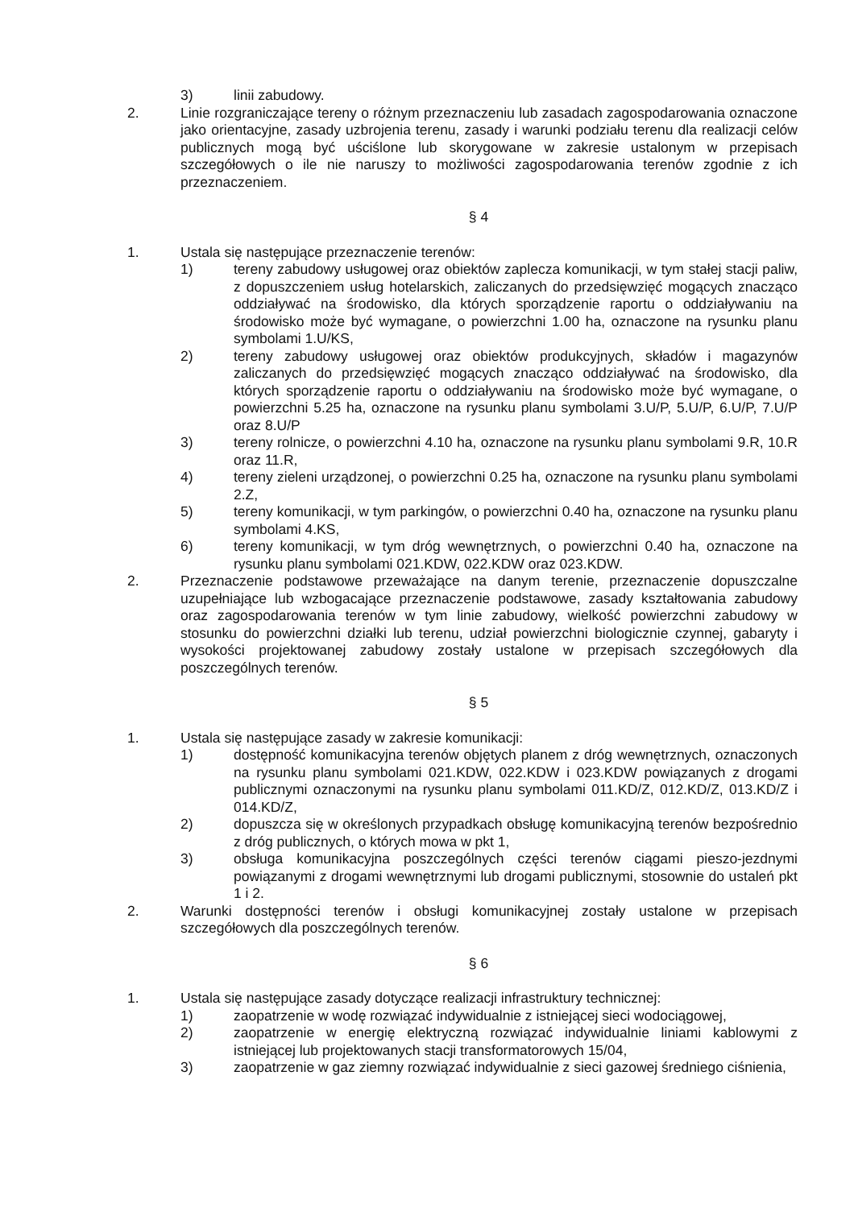3) linii zabudowy.
2. Linie rozgraniczające tereny o różnym przeznaczeniu lub zasadach zagospodarowania oznaczone jako orientacyjne, zasady uzbrojenia terenu, zasady i warunki podziału terenu dla realizacji celów publicznych mogą być uściślone lub skorygowane w zakresie ustalonym w przepisach szczegółowych o ile nie naruszy to możliwości zagospodarowania terenów zgodnie z ich przeznaczeniem.
§ 4
1. Ustala się następujące przeznaczenie terenów:
1) tereny zabudowy usługowej oraz obiektów zaplecza komunikacji, w tym stałej stacji paliw, z dopuszczeniem usług hotelarskich, zaliczanych do przedsięwzięć mogących znacząco oddziaływać na środowisko, dla których sporządzenie raportu o oddziaływaniu na środowisko może być wymagane, o powierzchni 1.00 ha, oznaczone na rysunku planu symbolami 1.U/KS,
2) tereny zabudowy usługowej oraz obiektów produkcyjnych, składów i magazynów zaliczanych do przedsięwzięć mogących znacząco oddziaływać na środowisko, dla których sporządzenie raportu o oddziaływaniu na środowisko może być wymagane, o powierzchni 5.25 ha, oznaczone na rysunku planu symbolami 3.U/P, 5.U/P, 6.U/P, 7.U/P oraz 8.U/P
3) tereny rolnicze, o powierzchni 4.10 ha, oznaczone na rysunku planu symbolami 9.R, 10.R oraz 11.R,
4) tereny zieleni urządzonej, o powierzchni 0.25 ha, oznaczone na rysunku planu symbolami 2.Z,
5) tereny komunikacji, w tym parkingów, o powierzchni 0.40 ha, oznaczone na rysunku planu symbolami 4.KS,
6) tereny komunikacji, w tym dróg wewnętrznych, o powierzchni 0.40 ha, oznaczone na rysunku planu symbolami 021.KDW, 022.KDW oraz 023.KDW.
2. Przeznaczenie podstawowe przeważające na danym terenie, przeznaczenie dopuszczalne uzupełniające lub wzbogacające przeznaczenie podstawowe, zasady kształtowania zabudowy oraz zagospodarowania terenów w tym linie zabudowy, wielkość powierzchni zabudowy w stosunku do powierzchni działki lub terenu, udział powierzchni biologicznie czynnej, gabaryty i wysokości projektowanej zabudowy zostały ustalone w przepisach szczegółowych dla poszczególnych terenów.
§ 5
1. Ustala się następujące zasady w zakresie komunikacji:
1) dostępność komunikacyjna terenów objętych planem z dróg wewnętrznych, oznaczonych na rysunku planu symbolami 021.KDW, 022.KDW i 023.KDW powiązanych z drogami publicznymi oznaczonymi na rysunku planu symbolami 011.KD/Z, 012.KD/Z, 013.KD/Z i 014.KD/Z,
2) dopuszcza się w określonych przypadkach obsługę komunikacyjną terenów bezpośrednio z dróg publicznych, o których mowa w pkt 1,
3) obsługa komunikacyjna poszczególnych części terenów ciągami pieszo-jezdnymi powiązanymi z drogami wewnętrznymi lub drogami publicznymi, stosownie do ustaleń pkt 1 i 2.
2. Warunki dostępności terenów i obsługi komunikacyjnej zostały ustalone w przepisach szczegółowych dla poszczególnych terenów.
§ 6
1. Ustala się następujące zasady dotyczące realizacji infrastruktury technicznej:
1) zaopatrzenie w wodę rozwiązać indywidualnie z istniejącej sieci wodociągowej,
2) zaopatrzenie w energię elektryczną rozwiązać indywidualnie liniami kablowymi z istniejącej lub projektowanych stacji transformatorowych 15/04,
3) zaopatrzenie w gaz ziemny rozwiązać indywidualnie z sieci gazowej średniego ciśnienia,